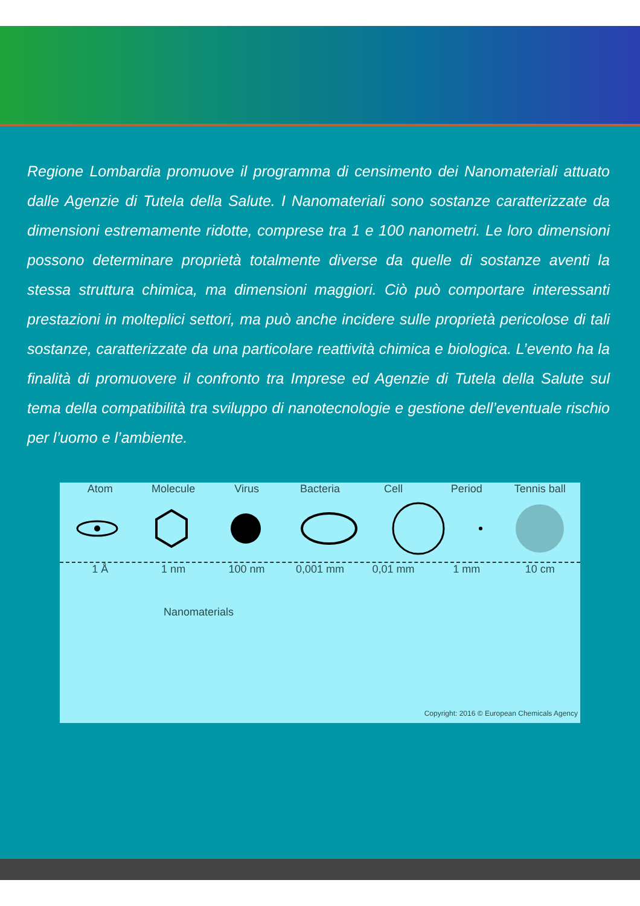Regione Lombardia promuove il programma di censimento dei Nanomateriali attuato dalle Agenzie di Tutela della Salute. I Nanomateriali sono sostanze caratterizzate da dimensioni estremamente ridotte, comprese tra 1 e 100 nanometri. Le loro dimensioni possono determinare proprietà totalmente diverse da quelle di sostanze aventi la stessa struttura chimica, ma dimensioni maggiori. Ciò può comportare interessanti prestazioni in molteplici settori, ma può anche incidere sulle proprietà pericolose di tali sostanze, caratterizzate da una particolare reattività chimica e biologica. L’evento ha la finalità di promuovere il confronto tra Imprese ed Agenzie di Tutela della Salute sul tema della compatibilità tra sviluppo di nanotecnologie e gestione dell’eventuale rischio per l’uomo e l’ambiente.
Atom Molecule Virus Bacteria Cell Period Tennis ball
1 Å 1 nm 100 nm 0,001 mm 0,01 mm 1 mm 10 cm
Nanomaterials
Copyright: 2016 © European Chemicals Agency